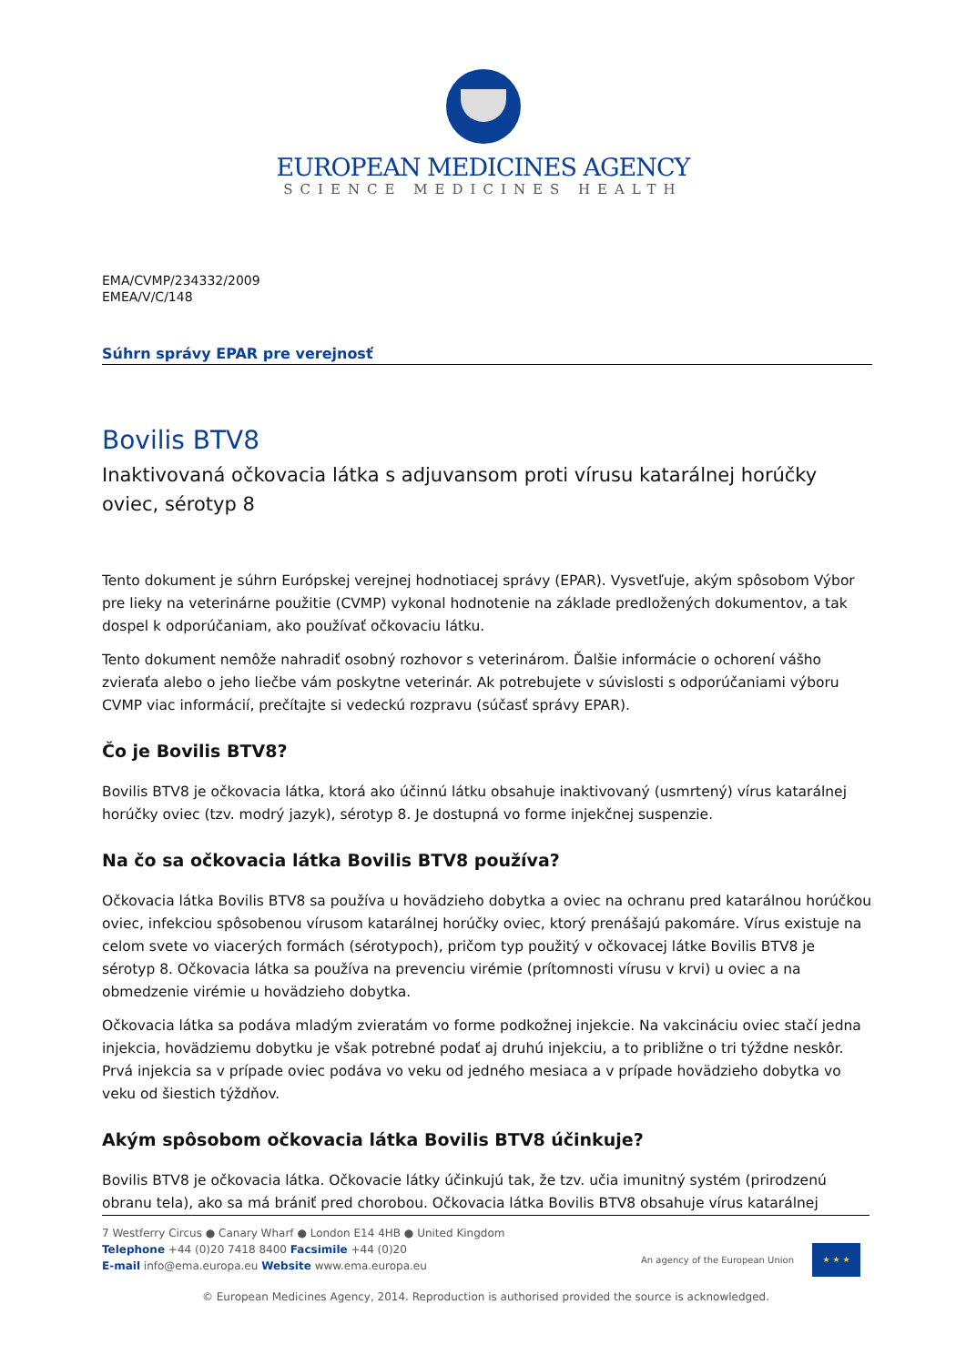EUROPEAN MEDICINES AGENCY
SCIENCE MEDICINES HEALTH
EMA/CVMP/234332/2009
EMEA/V/C/148
Súhrn správy EPAR pre verejnosť
Bovilis BTV8
Inaktivovaná očkovacia látka s adjuvansom proti vírusu katarálnej horúčky oviec, sérotyp 8
Tento dokument je súhrn Európskej verejnej hodnotiacej správy (EPAR). Vysvetľuje, akým spôsobom Výbor pre lieky na veterinárne použitie (CVMP) vykonal hodnotenie na základe predložených dokumentov, a tak dospel k odporúčaniam, ako používať očkovaciu látku.
Tento dokument nemôže nahradiť osobný rozhovor s veterinárom. Ďalšie informácie o ochorení vášho zvieraťa alebo o jeho liečbe vám poskytne veterinár. Ak potrebujete v súvislosti s odporúčaniami výboru CVMP viac informácií, prečítajte si vedeckú rozpravu (súčasť správy EPAR).
Čo je Bovilis BTV8?
Bovilis BTV8 je očkovacia látka, ktorá ako účinnú látku obsahuje inaktivovaný (usmrtený) vírus katarálnej horúčky oviec (tzv. modrý jazyk), sérotyp 8. Je dostupná vo forme injekčnej suspenzie.
Na čo sa očkovacia látka Bovilis BTV8 používa?
Očkovacia látka Bovilis BTV8 sa používa u hovädzieho dobytka a oviec na ochranu pred katarálnou horúčkou oviec, infekciou spôsobenou vírusom katarálnej horúčky oviec, ktorý prenášajú pakomáre. Vírus existuje na celom svete vo viacerých formách (sérotypoch), pričom typ použitý v očkovacej látke Bovilis BTV8 je sérotyp 8. Očkovacia látka sa používa na prevenciu virémie (prítomnosti vírusu v krvi) u oviec a na obmedzenie virémie u hovädzieho dobytka.
Očkovacia látka sa podáva mladým zvieratám vo forme podkožnej injekcie. Na vakcináciu oviec stačí jedna injekcia, hovädziemu dobytku je však potrebné podať aj druhú injekciu, a to približne o tri týždne neskôr. Prvá injekcia sa v prípade oviec podáva vo veku od jedného mesiaca a v prípade hovädzieho dobytka vo veku od šiestich týždňov.
Akým spôsobom očkovacia látka Bovilis BTV8 účinkuje?
Bovilis BTV8 je očkovacia látka. Očkovacie látky účinkujú tak, že tzv. učia imunitný systém (prirodzenú obranu tela), ako sa má brániť pred chorobou. Očkovacia látka Bovilis BTV8 obsahuje vírus katarálnej
7 Westferry Circus ● Canary Wharf ● London E14 4HB ● United Kingdom
Telephone +44 (0)20 7418 8400 Facsimile +44 (0)20
E-mail info@ema.europa.eu Website www.ema.europa.eu
An agency of the European Union
★ ★ ★
© European Medicines Agency, 2014. Reproduction is authorised provided the source is acknowledged.